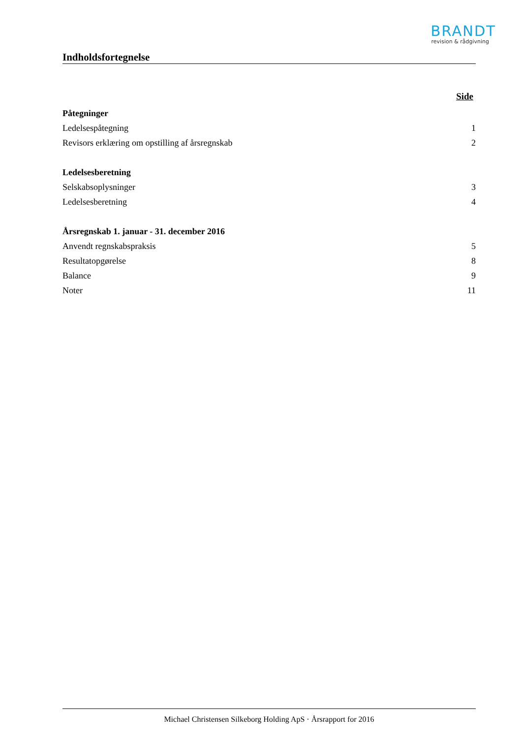BRANDT
revision & rådgivning
Indholdsfortegnelse
Side
Påtegninger
Ledelsespåtegning 1
Revisors erklæring om opstilling af årsregnskab 2
Ledelsesberetning
Selskabsoplysninger 3
Ledelsesberetning 4
Årsregnskab 1. januar - 31. december 2016
Anvendt regnskabspraksis 5
Resultatopgørelse 8
Balance 9
Noter 11
Michael Christensen Silkeborg Holding ApS · Årsrapport for 2016